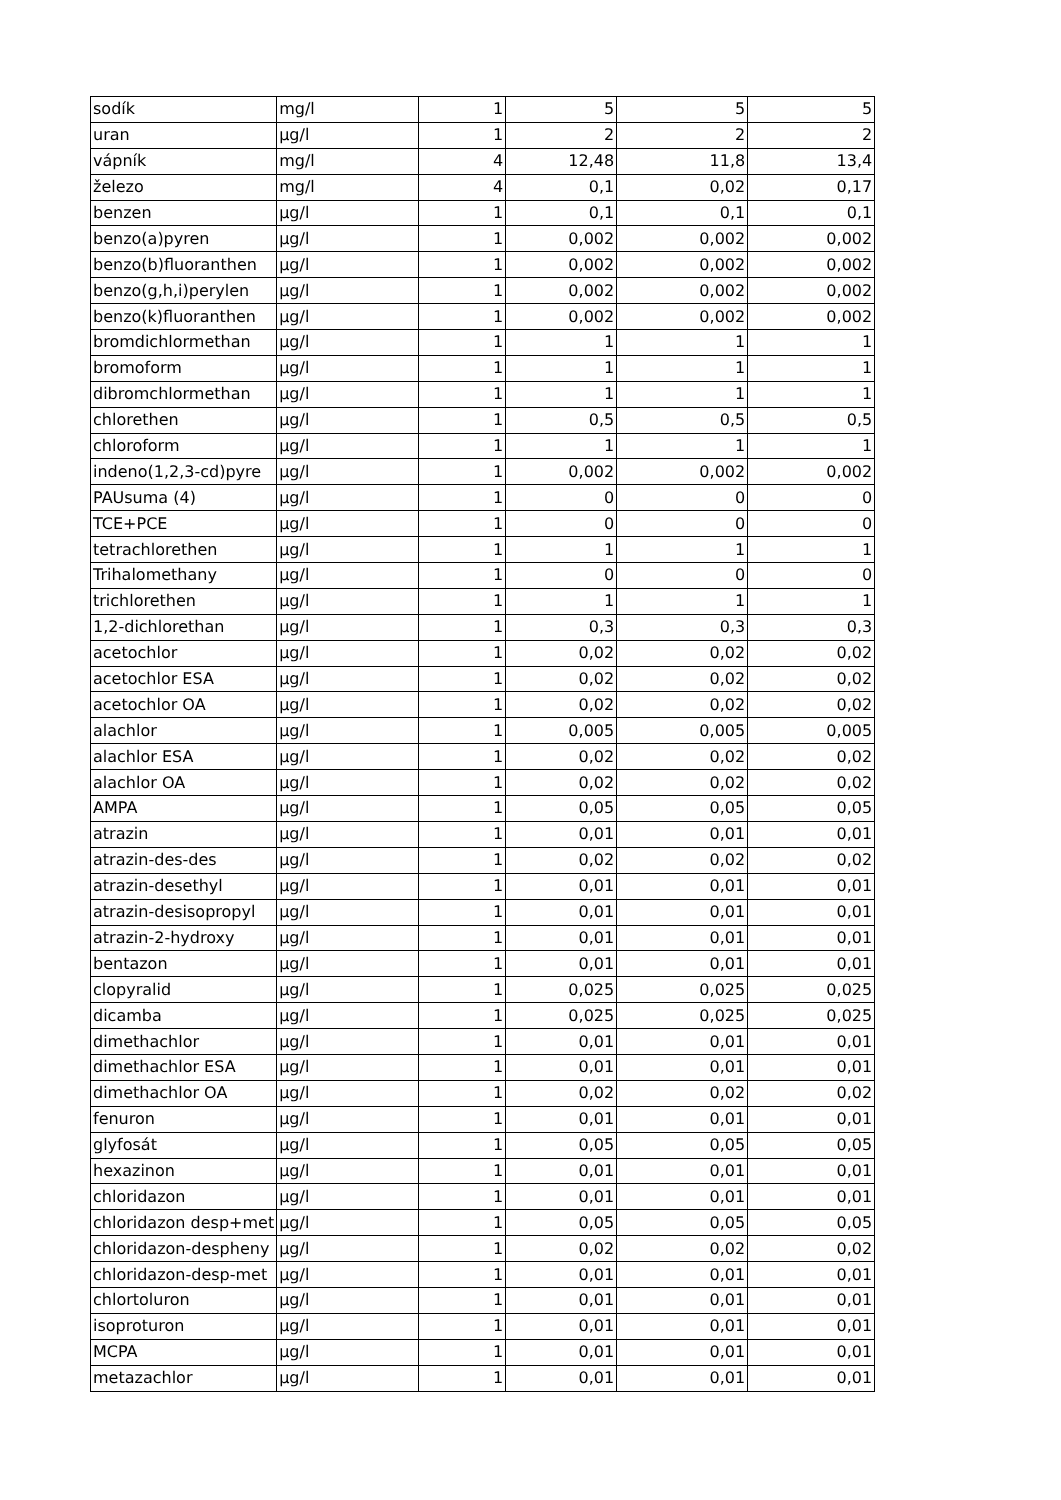| sodík | mg/l | 1 | 5 | 5 | 5 |
| uran | µg/l | 1 | 2 | 2 | 2 |
| vápník | mg/l | 4 | 12,48 | 11,8 | 13,4 |
| železo | mg/l | 4 | 0,1 | 0,02 | 0,17 |
| benzen | µg/l | 1 | 0,1 | 0,1 | 0,1 |
| benzo(a)pyren | µg/l | 1 | 0,002 | 0,002 | 0,002 |
| benzo(b)fluoranthen | µg/l | 1 | 0,002 | 0,002 | 0,002 |
| benzo(g,h,i)perylen | µg/l | 1 | 0,002 | 0,002 | 0,002 |
| benzo(k)fluoranthen | µg/l | 1 | 0,002 | 0,002 | 0,002 |
| bromdichlormethan | µg/l | 1 | 1 | 1 | 1 |
| bromoform | µg/l | 1 | 1 | 1 | 1 |
| dibromchlormethan | µg/l | 1 | 1 | 1 | 1 |
| chlorethen | µg/l | 1 | 0,5 | 0,5 | 0,5 |
| chloroform | µg/l | 1 | 1 | 1 | 1 |
| indeno(1,2,3-cd)pyre | µg/l | 1 | 0,002 | 0,002 | 0,002 |
| PAUsuma (4) | µg/l | 1 | 0 | 0 | 0 |
| TCE+PCE | µg/l | 1 | 0 | 0 | 0 |
| tetrachlorethen | µg/l | 1 | 1 | 1 | 1 |
| Trihalomethany | µg/l | 1 | 0 | 0 | 0 |
| trichlorethen | µg/l | 1 | 1 | 1 | 1 |
| 1,2-dichlorethan | µg/l | 1 | 0,3 | 0,3 | 0,3 |
| acetochlor | µg/l | 1 | 0,02 | 0,02 | 0,02 |
| acetochlor ESA | µg/l | 1 | 0,02 | 0,02 | 0,02 |
| acetochlor OA | µg/l | 1 | 0,02 | 0,02 | 0,02 |
| alachlor | µg/l | 1 | 0,005 | 0,005 | 0,005 |
| alachlor ESA | µg/l | 1 | 0,02 | 0,02 | 0,02 |
| alachlor OA | µg/l | 1 | 0,02 | 0,02 | 0,02 |
| AMPA | µg/l | 1 | 0,05 | 0,05 | 0,05 |
| atrazin | µg/l | 1 | 0,01 | 0,01 | 0,01 |
| atrazin-des-des | µg/l | 1 | 0,02 | 0,02 | 0,02 |
| atrazin-desethyl | µg/l | 1 | 0,01 | 0,01 | 0,01 |
| atrazin-desisopropyl | µg/l | 1 | 0,01 | 0,01 | 0,01 |
| atrazin-2-hydroxy | µg/l | 1 | 0,01 | 0,01 | 0,01 |
| bentazon | µg/l | 1 | 0,01 | 0,01 | 0,01 |
| clopyralid | µg/l | 1 | 0,025 | 0,025 | 0,025 |
| dicamba | µg/l | 1 | 0,025 | 0,025 | 0,025 |
| dimethachlor | µg/l | 1 | 0,01 | 0,01 | 0,01 |
| dimethachlor ESA | µg/l | 1 | 0,01 | 0,01 | 0,01 |
| dimethachlor OA | µg/l | 1 | 0,02 | 0,02 | 0,02 |
| fenuron | µg/l | 1 | 0,01 | 0,01 | 0,01 |
| glyfosát | µg/l | 1 | 0,05 | 0,05 | 0,05 |
| hexazinon | µg/l | 1 | 0,01 | 0,01 | 0,01 |
| chloridazon | µg/l | 1 | 0,01 | 0,01 | 0,01 |
| chloridazon desp+met | µg/l | 1 | 0,05 | 0,05 | 0,05 |
| chloridazon-despheny | µg/l | 1 | 0,02 | 0,02 | 0,02 |
| chloridazon-desp-met | µg/l | 1 | 0,01 | 0,01 | 0,01 |
| chlortoluron | µg/l | 1 | 0,01 | 0,01 | 0,01 |
| isoproturon | µg/l | 1 | 0,01 | 0,01 | 0,01 |
| MCPA | µg/l | 1 | 0,01 | 0,01 | 0,01 |
| metazachlor | µg/l | 1 | 0,01 | 0,01 | 0,01 |